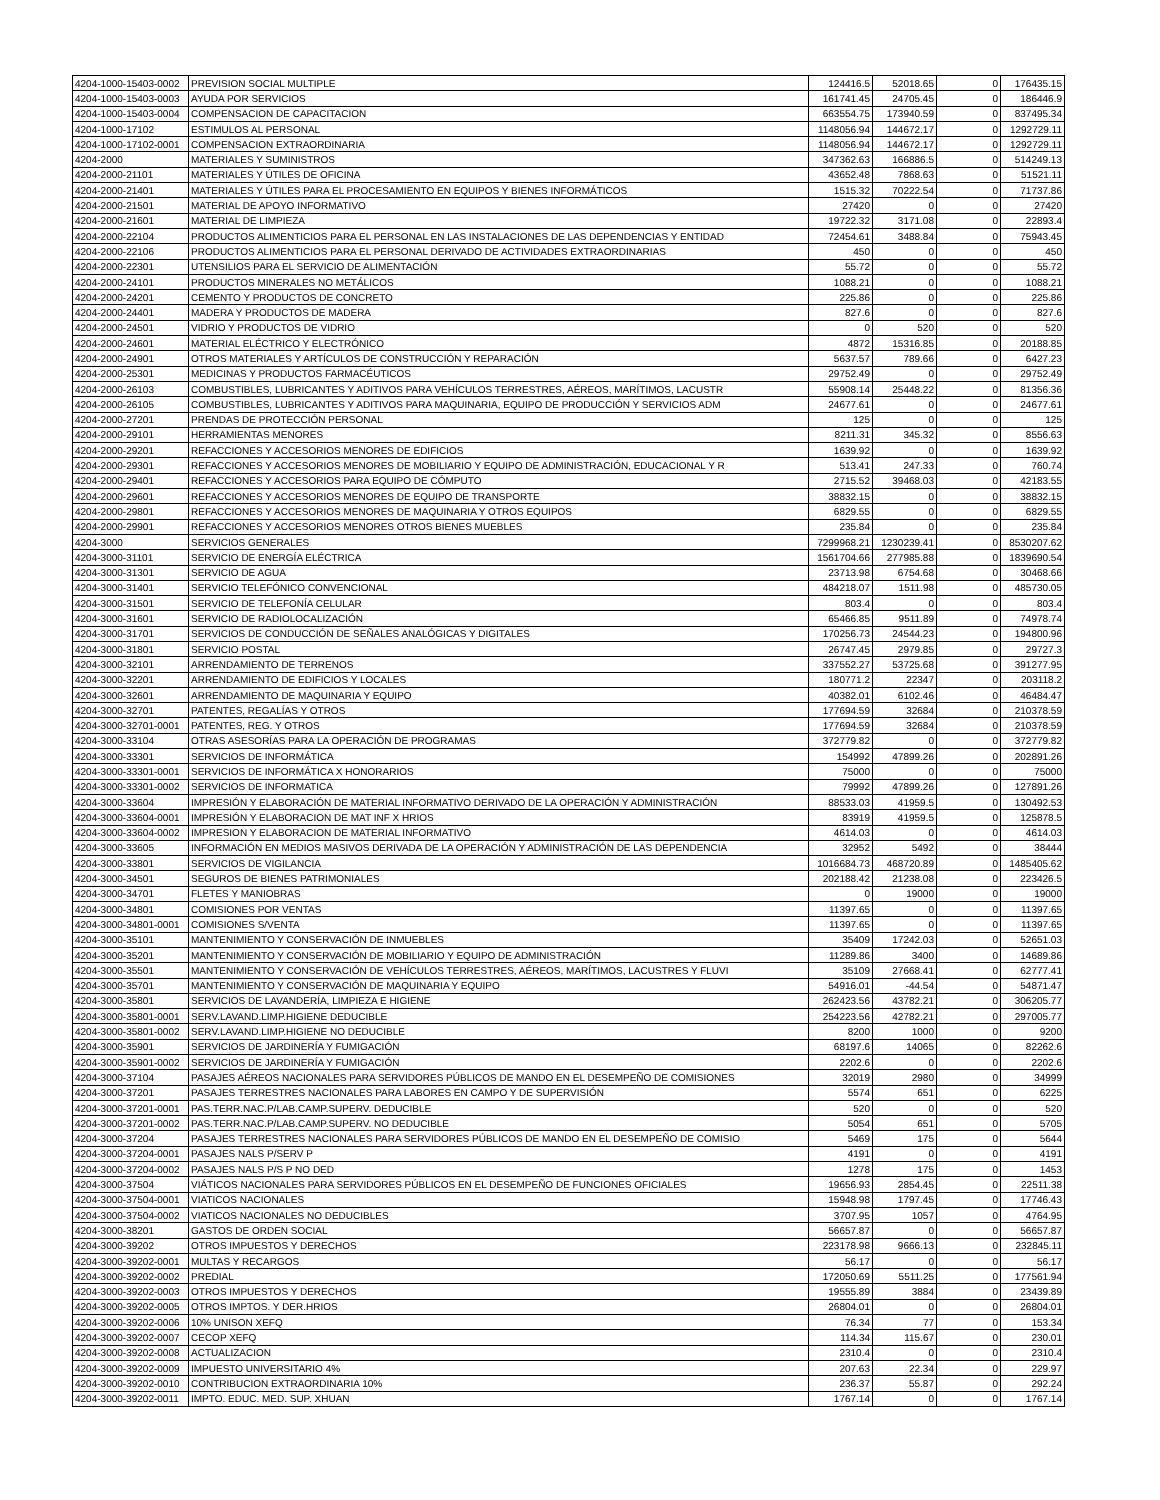| 4204-1000-15403-0002 | PREVISION SOCIAL MULTIPLE | 124416.5 | 52018.65 | 0 | 176435.15 |
| 4204-1000-15403-0003 | AYUDA POR SERVICIOS | 161741.45 | 24705.45 | 0 | 186446.9 |
| 4204-1000-15403-0004 | COMPENSACION DE CAPACITACION | 663554.75 | 173940.59 | 0 | 837495.34 |
| 4204-1000-17102 | ESTIMULOS AL PERSONAL | 1148056.94 | 144672.17 | 0 | 1292729.11 |
| 4204-1000-17102-0001 | COMPENSACION EXTRAORDINARIA | 1148056.94 | 144672.17 | 0 | 1292729.11 |
| 4204-2000 | MATERIALES Y SUMINISTROS | 347362.63 | 166886.5 | 0 | 514249.13 |
| 4204-2000-21101 | MATERIALES Y ÚTILES DE OFICINA | 43652.48 | 7868.63 | 0 | 51521.11 |
| 4204-2000-21401 | MATERIALES Y ÚTILES PARA EL PROCESAMIENTO EN EQUIPOS Y BIENES INFORMÁTICOS | 1515.32 | 70222.54 | 0 | 71737.86 |
| 4204-2000-21501 | MATERIAL DE APOYO INFORMATIVO | 27420 | 0 | 0 | 27420 |
| 4204-2000-21601 | MATERIAL DE LIMPIEZA | 19722.32 | 3171.08 | 0 | 22893.4 |
| 4204-2000-22104 | PRODUCTOS ALIMENTICIOS PARA EL PERSONAL EN LAS INSTALACIONES DE LAS DEPENDENCIAS Y ENTIDAD | 72454.61 | 3488.84 | 0 | 75943.45 |
| 4204-2000-22106 | PRODUCTOS ALIMENTICIOS PARA EL PERSONAL DERIVADO DE ACTIVIDADES EXTRAORDINARIAS | 450 | 0 | 0 | 450 |
| 4204-2000-22301 | UTENSILIOS PARA EL SERVICIO DE ALIMENTACIÓN | 55.72 | 0 | 0 | 55.72 |
| 4204-2000-24101 | PRODUCTOS MINERALES NO METÁLICOS | 1088.21 | 0 | 0 | 1088.21 |
| 4204-2000-24201 | CEMENTO Y PRODUCTOS DE CONCRETO | 225.86 | 0 | 0 | 225.86 |
| 4204-2000-24401 | MADERA Y PRODUCTOS DE MADERA | 827.6 | 0 | 0 | 827.6 |
| 4204-2000-24501 | VIDRIO Y PRODUCTOS DE VIDRIO | 0 | 520 | 0 | 520 |
| 4204-2000-24601 | MATERIAL ELÉCTRICO Y ELECTRÓNICO | 4872 | 15316.85 | 0 | 20188.85 |
| 4204-2000-24901 | OTROS MATERIALES Y ARTÍCULOS DE CONSTRUCCIÓN Y REPARACIÓN | 5637.57 | 789.66 | 0 | 6427.23 |
| 4204-2000-25301 | MEDICINAS Y PRODUCTOS FARMACÉUTICOS | 29752.49 | 0 | 0 | 29752.49 |
| 4204-2000-26103 | COMBUSTIBLES, LUBRICANTES Y ADITIVOS PARA VEHÍCULOS TERRESTRES, AÉREOS, MARÍTIMOS, LACUSTR | 55908.14 | 25448.22 | 0 | 81356.36 |
| 4204-2000-26105 | COMBUSTIBLES, LUBRICANTES Y ADITIVOS PARA MAQUINARIA, EQUIPO DE PRODUCCIÓN Y SERVICIOS ADM | 24677.61 | 0 | 0 | 24677.61 |
| 4204-2000-27201 | PRENDAS DE PROTECCIÓN PERSONAL | 125 | 0 | 0 | 125 |
| 4204-2000-29101 | HERRAMIENTAS MENORES | 8211.31 | 345.32 | 0 | 8556.63 |
| 4204-2000-29201 | REFACCIONES Y ACCESORIOS MENORES DE EDIFICIOS | 1639.92 | 0 | 0 | 1639.92 |
| 4204-2000-29301 | REFACCIONES Y ACCESORIOS MENORES DE MOBILIARIO Y EQUIPO DE ADMINISTRACIÓN, EDUCACIONAL Y R | 513.41 | 247.33 | 0 | 760.74 |
| 4204-2000-29401 | REFACCIONES Y ACCESORIOS PARA EQUIPO DE CÓMPUTO | 2715.52 | 39468.03 | 0 | 42183.55 |
| 4204-2000-29601 | REFACCIONES Y ACCESORIOS MENORES DE EQUIPO DE TRANSPORTE | 38832.15 | 0 | 0 | 38832.15 |
| 4204-2000-29801 | REFACCIONES Y ACCESORIOS MENORES DE MAQUINARIA Y OTROS EQUIPOS | 6829.55 | 0 | 0 | 6829.55 |
| 4204-2000-29901 | REFACCIONES Y ACCESORIOS MENORES OTROS BIENES MUEBLES | 235.84 | 0 | 0 | 235.84 |
| 4204-3000 | SERVICIOS GENERALES | 7299968.21 | 1230239.41 | 0 | 8530207.62 |
| 4204-3000-31101 | SERVICIO DE ENERGÍA ELÉCTRICA | 1561704.66 | 277985.88 | 0 | 1839690.54 |
| 4204-3000-31301 | SERVICIO DE AGUA | 23713.98 | 6754.68 | 0 | 30468.66 |
| 4204-3000-31401 | SERVICIO TELEFÓNICO CONVENCIONAL | 484218.07 | 1511.98 | 0 | 485730.05 |
| 4204-3000-31501 | SERVICIO DE TELEFONÍA CELULAR | 803.4 | 0 | 0 | 803.4 |
| 4204-3000-31601 | SERVICIO DE RADIOLOCALIZACIÓN | 65466.85 | 9511.89 | 0 | 74978.74 |
| 4204-3000-31701 | SERVICIOS DE CONDUCCIÓN DE SEÑALES ANALÓGICAS Y DIGITALES | 170256.73 | 24544.23 | 0 | 194800.96 |
| 4204-3000-31801 | SERVICIO POSTAL | 26747.45 | 2979.85 | 0 | 29727.3 |
| 4204-3000-32101 | ARRENDAMIENTO DE TERRENOS | 337552.27 | 53725.68 | 0 | 391277.95 |
| 4204-3000-32201 | ARRENDAMIENTO DE EDIFICIOS Y LOCALES | 180771.2 | 22347 | 0 | 203118.2 |
| 4204-3000-32601 | ARRENDAMIENTO DE MAQUINARIA Y EQUIPO | 40382.01 | 6102.46 | 0 | 46484.47 |
| 4204-3000-32701 | PATENTES, REGALÍAS Y OTROS | 177694.59 | 32684 | 0 | 210378.59 |
| 4204-3000-32701-0001 | PATENTES, REG. Y OTROS | 177694.59 | 32684 | 0 | 210378.59 |
| 4204-3000-33104 | OTRAS ASESORÍAS PARA LA OPERACIÓN DE PROGRAMAS | 372779.82 | 0 | 0 | 372779.82 |
| 4204-3000-33301 | SERVICIOS DE INFORMÁTICA | 154992 | 47899.26 | 0 | 202891.26 |
| 4204-3000-33301-0001 | SERVICIOS DE INFORMÁTICA X HONORARIOS | 75000 | 0 | 0 | 75000 |
| 4204-3000-33301-0002 | SERVICIOS DE INFORMATICA | 79992 | 47899.26 | 0 | 127891.26 |
| 4204-3000-33604 | IMPRESIÓN Y ELABORACIÓN DE MATERIAL INFORMATIVO DERIVADO DE LA OPERACIÓN Y ADMINISTRACIÓN | 88533.03 | 41959.5 | 0 | 130492.53 |
| 4204-3000-33604-0001 | IMPRESIÓN Y ELABORACION DE MAT INF X HRIOS | 83919 | 41959.5 | 0 | 125878.5 |
| 4204-3000-33604-0002 | IMPRESION Y ELABORACION DE MATERIAL INFORMATIVO | 4614.03 | 0 | 0 | 4614.03 |
| 4204-3000-33605 | INFORMACIÓN EN MEDIOS MASIVOS DERIVADA DE LA OPERACIÓN Y ADMINISTRACIÓN DE LAS DEPENDENCIA | 32952 | 5492 | 0 | 38444 |
| 4204-3000-33801 | SERVICIOS DE VIGILANCIA | 1016684.73 | 468720.89 | 0 | 1485405.62 |
| 4204-3000-34501 | SEGUROS DE BIENES PATRIMONIALES | 202188.42 | 21238.08 | 0 | 223426.5 |
| 4204-3000-34701 | FLETES Y MANIOBRAS | 0 | 19000 | 0 | 19000 |
| 4204-3000-34801 | COMISIONES POR VENTAS | 11397.65 | 0 | 0 | 11397.65 |
| 4204-3000-34801-0001 | COMISIONES S/VENTA | 11397.65 | 0 | 0 | 11397.65 |
| 4204-3000-35101 | MANTENIMIENTO Y CONSERVACIÓN DE INMUEBLES | 35409 | 17242.03 | 0 | 52651.03 |
| 4204-3000-35201 | MANTENIMIENTO Y CONSERVACIÓN DE MOBILIARIO Y EQUIPO DE ADMINISTRACIÓN | 11289.86 | 3400 | 0 | 14689.86 |
| 4204-3000-35501 | MANTENIMIENTO Y CONSERVACIÓN DE VEHÍCULOS TERRESTRES, AÉREOS, MARÍTIMOS, LACUSTRES Y FLUVI | 35109 | 27668.41 | 0 | 62777.41 |
| 4204-3000-35701 | MANTENIMIENTO Y CONSERVACIÓN DE MAQUINARIA Y EQUIPO | 54916.01 | -44.54 | 0 | 54871.47 |
| 4204-3000-35801 | SERVICIOS DE LAVANDERÍA, LIMPIEZA E HIGIENE | 262423.56 | 43782.21 | 0 | 306205.77 |
| 4204-3000-35801-0001 | SERV.LAVAND.LIMP.HIGIENE DEDUCIBLE | 254223.56 | 42782.21 | 0 | 297005.77 |
| 4204-3000-35801-0002 | SERV.LAVAND.LIMP.HIGIENE NO DEDUCIBLE | 8200 | 1000 | 0 | 9200 |
| 4204-3000-35901 | SERVICIOS DE JARDINERÍA Y FUMIGACIÓN | 68197.6 | 14065 | 0 | 82262.6 |
| 4204-3000-35901-0002 | SERVICIOS DE JARDINERÍA Y FUMIGACIÓN | 2202.6 | 0 | 0 | 2202.6 |
| 4204-3000-37104 | PASAJES AÉREOS NACIONALES PARA SERVIDORES PÚBLICOS DE MANDO EN EL DESEMPEÑO DE COMISIONES | 32019 | 2980 | 0 | 34999 |
| 4204-3000-37201 | PASAJES TERRESTRES NACIONALES PARA LABORES EN CAMPO Y DE SUPERVISIÓN | 5574 | 651 | 0 | 6225 |
| 4204-3000-37201-0001 | PAS.TERR.NAC.P/LAB.CAMP.SUPERV. DEDUCIBLE | 520 | 0 | 0 | 520 |
| 4204-3000-37201-0002 | PAS.TERR.NAC.P/LAB.CAMP.SUPERV. NO DEDUCIBLE | 5054 | 651 | 0 | 5705 |
| 4204-3000-37204 | PASAJES TERRESTRES NACIONALES PARA SERVIDORES PÚBLICOS DE MANDO EN EL DESEMPEÑO DE COMISIO | 5469 | 175 | 0 | 5644 |
| 4204-3000-37204-0001 | PASAJES NALS P/SERV P | 4191 | 0 | 0 | 4191 |
| 4204-3000-37204-0002 | PASAJES NALS P/S P NO DED | 1278 | 175 | 0 | 1453 |
| 4204-3000-37504 | VIÁTICOS NACIONALES PARA SERVIDORES PÚBLICOS EN EL DESEMPEÑO DE FUNCIONES OFICIALES | 19656.93 | 2854.45 | 0 | 22511.38 |
| 4204-3000-37504-0001 | VIATICOS NACIONALES | 15948.98 | 1797.45 | 0 | 17746.43 |
| 4204-3000-37504-0002 | VIATICOS NACIONALES NO DEDUCIBLES | 3707.95 | 1057 | 0 | 4764.95 |
| 4204-3000-38201 | GASTOS DE ORDEN SOCIAL | 56657.87 | 0 | 0 | 56657.87 |
| 4204-3000-39202 | OTROS IMPUESTOS Y DERECHOS | 223178.98 | 9666.13 | 0 | 232845.11 |
| 4204-3000-39202-0001 | MULTAS Y RECARGOS | 56.17 | 0 | 0 | 56.17 |
| 4204-3000-39202-0002 | PREDIAL | 172050.69 | 5511.25 | 0 | 177561.94 |
| 4204-3000-39202-0003 | OTROS IMPUESTOS Y DERECHOS | 19555.89 | 3884 | 0 | 23439.89 |
| 4204-3000-39202-0005 | OTROS IMPTOS. Y DER.HRIOS | 26804.01 | 0 | 0 | 26804.01 |
| 4204-3000-39202-0006 | 10% UNISON XEFQ | 76.34 | 77 | 0 | 153.34 |
| 4204-3000-39202-0007 | CECOP XEFQ | 114.34 | 115.67 | 0 | 230.01 |
| 4204-3000-39202-0008 | ACTUALIZACION | 2310.4 | 0 | 0 | 2310.4 |
| 4204-3000-39202-0009 | IMPUESTO UNIVERSITARIO 4% | 207.63 | 22.34 | 0 | 229.97 |
| 4204-3000-39202-0010 | CONTRIBUCION EXTRAORDINARIA 10% | 236.37 | 55.87 | 0 | 292.24 |
| 4204-3000-39202-0011 | IMPTO. EDUC. MED. SUP. XHUAN | 1767.14 | 0 | 0 | 1767.14 |